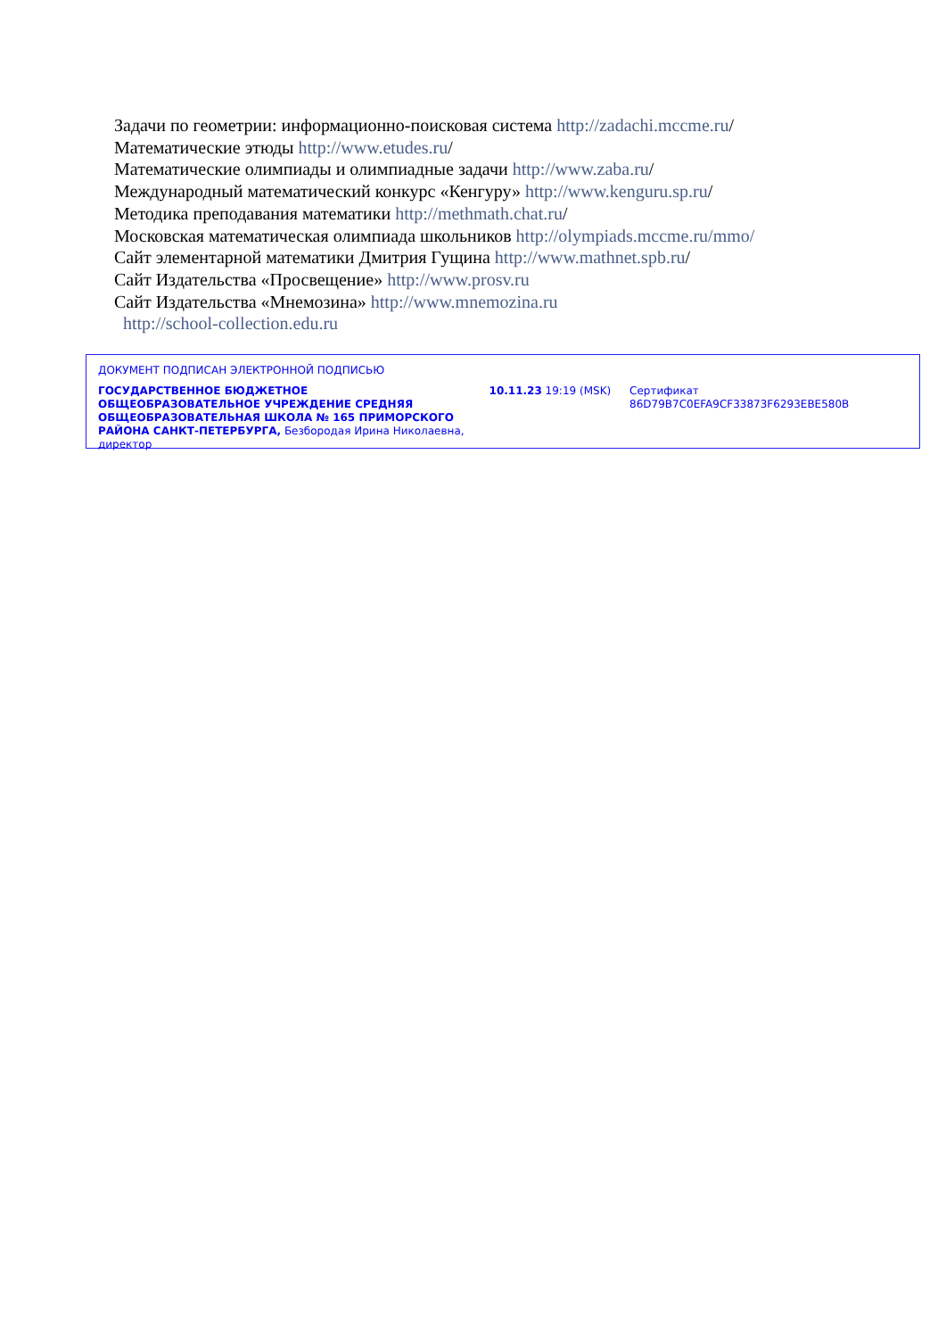Задачи по геометрии: информационно-поисковая система http://zadachi.mccme.ru/
Математические этюды http://www.etudes.ru/
Математические олимпиады и олимпиадные задачи http://www.zaba.ru/
Международный математический конкурс «Кенгуру» http://www.kenguru.sp.ru/
Методика преподавания математики http://methmath.chat.ru/
Московская математическая олимпиада школьников http://olympiads.mccme.ru/mmo/
Сайт элементарной математики Дмитрия Гущина http://www.mathnet.spb.ru/
Сайт Издательства «Просвещение» http://www.prosv.ru
Сайт Издательства «Мнемозина» http://www.mnemozina.ru
http://school-collection.edu.ru
ДОКУМЕНТ ПОДПИСАН ЭЛЕКТРОННОЙ ПОДПИСЬЮ
ГОСУДАРСТВЕННОЕ БЮДЖЕТНОЕ ОБЩЕОБРАЗОВАТЕЛЬНОЕ УЧРЕЖДЕНИЕ СРЕДНЯЯ ОБЩЕОБРАЗОВАТЕЛЬНАЯ ШКОЛА № 165 ПРИМОРСКОГО РАЙОНА САНКТ-ПЕТЕРБУРГА, Безбородая Ирина Николаевна, директор
10.11.23 19:19 (MSK) Сертификат 86D79B7C0EFA9CF33873F6293EBE580B